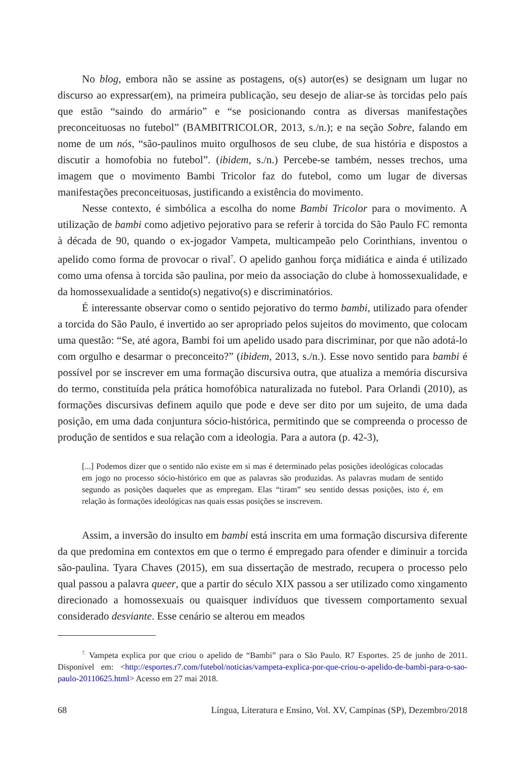No blog, embora não se assine as postagens, o(s) autor(es) se designam um lugar no discurso ao expressar(em), na primeira publicação, seu desejo de aliar-se às torcidas pelo país que estão “saindo do armário” e “se posicionando contra as diversas manifestações preconceituosas no futebol” (BAMBITRICOLOR, 2013, s./n.); e na seção Sobre, falando em nome de um nós, “são-paulinos muito orgulhosos de seu clube, de sua história e dispostos a discutir a homofobia no futebol”. (ibidem, s./n.) Percebe-se também, nesses trechos, uma imagem que o movimento Bambi Tricolor faz do futebol, como um lugar de diversas manifestações preconceituosas, justificando a existência do movimento.
Nesse contexto, é simbólica a escolha do nome Bambi Tricolor para o movimento. A utilização de bambi como adjetivo pejorativo para se referir à torcida do São Paulo FC remonta à década de 90, quando o ex-jogador Vampeta, multicampeão pelo Corinthians, inventou o apelido como forma de provocar o rival<sup>7</sup>. O apelido ganhou força midiática e ainda é utilizado como uma ofensa à torcida são paulina, por meio da associação do clube à homossexualidade, e da homossexualidade a sentido(s) negativo(s) e discriminatórios.
É interessante observar como o sentido pejorativo do termo bambi, utilizado para ofender a torcida do São Paulo, é invertido ao ser apropriado pelos sujeitos do movimento, que colocam uma questão: “Se, até agora, Bambi foi um apelido usado para discriminar, por que não adotá-lo com orgulho e desarmar o preconceito?” (ibidem, 2013, s./n.). Esse novo sentido para bambi é possível por se inscrever em uma formação discursiva outra, que atualiza a memória discursiva do termo, constituída pela prática homofóbica naturalizada no futebol. Para Orlandi (2010), as formações discursivas definem aquilo que pode e deve ser dito por um sujeito, de uma dada posição, em uma dada conjuntura sócio-histórica, permitindo que se compreenda o processo de produção de sentidos e sua relação com a ideologia. Para a autora (p. 42-3),
[...] Podemos dizer que o sentido não existe em si mas é determinado pelas posições ideológicas colocadas em jogo no processo sócio-histórico em que as palavras são produzidas. As palavras mudam de sentido segundo as posições daqueles que as empregam. Elas “tiram” seu sentido dessas posições, isto é, em relação às formações ideológicas nas quais essas posições se inscrevem.
Assim, a inversão do insulto em bambi está inscrita em uma formação discursiva diferente da que predomina em contextos em que o termo é empregado para ofender e diminuir a torcida são-paulina. Tyara Chaves (2015), em sua dissertação de mestrado, recupera o processo pelo qual passou a palavra queer, que a partir do século XIX passou a ser utilizado como xingamento direcionado a homossexuais ou quaisquer indivíduos que tivessem comportamento sexual considerado desviante. Esse cenário se alterou em meados
<sup>7.</sup> Vampeta explica por que criou o apelido de “Bambi” para o São Paulo. R7 Esportes. 25 de junho de 2011. Disponível em: <http://esportes.r7.com/futebol/noticias/vampeta-explica-por-que-criou-o-apelido-de-bambi-para-o-sao-paulo-20110625.html> Acesso em 27 mai 2018.
68 Língua, Literatura e Ensino, Vol. XV, Campinas (SP), Dezembro/2018